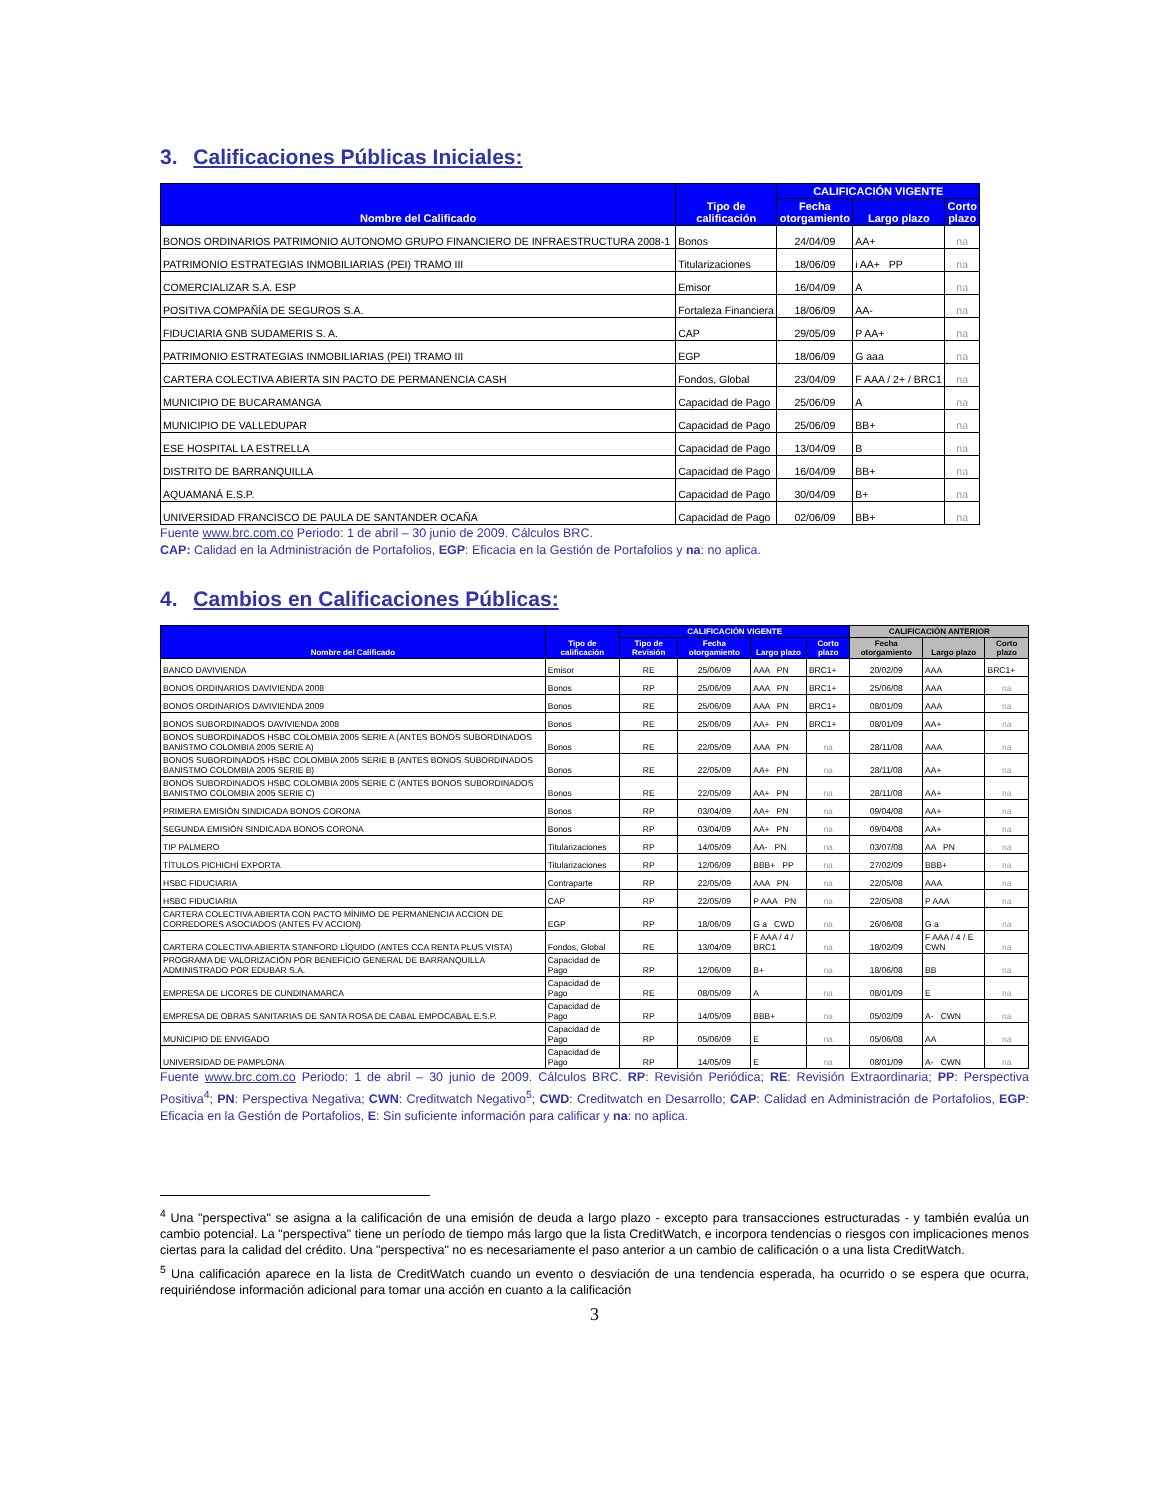3. Calificaciones Públicas Iniciales:
| Nombre del Calificado | Tipo de calificación | CALIFICACIÓN VIGENTE | | |
| --- | --- | --- | --- | --- |
| | | Fecha otorgamiento | Largo plazo | Corto plazo |
| BONOS ORDINARIOS PATRIMONIO AUTONOMO GRUPO FINANCIERO DE INFRAESTRUCTURA 2008-1 | Bonos | 24/04/09 | AA+ | na |
| PATRIMONIO ESTRATEGIAS INMOBILIARIAS (PEI) TRAMO III | Titularizaciones | 18/06/09 | i AA+ PP | na |
| COMERCIALIZAR S.A. ESP | Emisor | 16/04/09 | A | na |
| POSITIVA COMPAÑÍA DE SEGUROS S.A. | Fortaleza Financiera | 18/06/09 | AA- | na |
| FIDUCIARIA GNB SUDAMERIS S. A. | CAP | 29/05/09 | P AA+ | na |
| PATRIMONIO ESTRATEGIAS INMOBILIARIAS (PEI) TRAMO III | EGP | 18/06/09 | G aaa | na |
| CARTERA COLECTIVA ABIERTA SIN PACTO DE PERMANENCIA CASH | Fondos, Global | 23/04/09 | F AAA / 2+ / BRC1 | na |
| MUNICIPIO DE BUCARAMANGA | Capacidad de Pago | 25/06/09 | A | na |
| MUNICIPIO DE VALLEDUPAR | Capacidad de Pago | 25/06/09 | BB+ | na |
| ESE HOSPITAL LA ESTRELLA | Capacidad de Pago | 13/04/09 | B | na |
| DISTRITO DE BARRANQUILLA | Capacidad de Pago | 16/04/09 | BB+ | na |
| AQUAMANÁ E.S.P. | Capacidad de Pago | 30/04/09 | B+ | na |
| UNIVERSIDAD FRANCISCO DE PAULA DE SANTANDER OCAÑA | Capacidad de Pago | 02/06/09 | BB+ | na |
Fuente www.brc.com.co Periodo: 1 de abril – 30 junio de 2009. Cálculos BRC.
CAP: Calidad en la Administración de Portafolios, EGP: Eficacia en la Gestión de Portafolios y na: no aplica.
4. Cambios en Calificaciones Públicas:
| Nombre del Calificado | Tipo de calificación | CALIFICACIÓN VIGENTE | | | | CALIFICACIÓN ANTERIOR | | |
| --- | --- | --- | --- | --- | --- | --- | --- | --- |
| | | Tipo de Revisión | Fecha otorgamiento | Largo plazo | Corto plazo | Fecha otorgamiento | Largo plazo | Corto plazo |
| BANCO DAVIVIENDA | Emisor | RE | 25/06/09 | AAA PN | BRC1+ | 20/02/09 | AAA | BRC1+ |
| BONOS ORDINARIOS DAVIVIENDA 2008 | Bonos | RP | 25/06/09 | AAA PN | BRC1+ | 25/06/08 | AAA | na |
| BONOS ORDINARIOS DAVIVIENDA 2009 | Bonos | RE | 25/06/09 | AAA PN | BRC1+ | 08/01/09 | AAA | na |
| BONOS SUBORDINADOS DAVIVIENDA 2008 | Bonos | RE | 25/06/09 | AA+ PN | BRC1+ | 08/01/09 | AA+ | na |
| BONOS SUBORDINADOS HSBC COLOMBIA 2005 SERIE A (ANTES BONOS SUBORDINADOS BANISTMO COLOMBIA 2005 SERIE A) | Bonos | RE | 22/05/09 | AAA PN | na | 28/11/08 | AAA | na |
| BONOS SUBORDINADOS HSBC COLOMBIA 2005 SERIE B (ANTES BONOS SUBORDINADOS BANISTMO COLOMBIA 2005 SERIE B) | Bonos | RE | 22/05/09 | AA+ PN | na | 28/11/08 | AA+ | na |
| BONOS SUBORDINADOS HSBC COLOMBIA 2005 SERIE C (ANTES BONOS SUBORDINADOS BANISTMO COLOMBIA 2005 SERIE C) | Bonos | RE | 22/05/09 | AA+ PN | na | 28/11/08 | AA+ | na |
| PRIMERA EMISIÓN SINDICADA BONOS CORONA | Bonos | RP | 03/04/09 | AA+ PN | na | 09/04/08 | AA+ | na |
| SEGUNDA EMISIÓN SINDICADA BONOS CORONA | Bonos | RP | 03/04/09 | AA+ PN | na | 09/04/08 | AA+ | na |
| TIP PALMERO | Titularizaciones | RP | 14/05/09 | AA- PN | na | 03/07/08 | AA PN | na |
| TÍTULOS PICHICHÍ EXPORTA | Titularizaciones | RP | 12/06/09 | BBB+ PP | na | 27/02/09 | BBB+ | na |
| HSBC FIDUCIARIA | Contraparte | RP | 22/05/09 | AAA PN | na | 22/05/08 | AAA | na |
| HSBC FIDUCIARIA | CAP | RP | 22/05/09 | P AAA PN | na | 22/05/08 | P AAA | na |
| CARTERA COLECTIVA ABIERTA CON PACTO MÍNIMO DE PERMANENCIA ACCION DE CORREDORES ASOCIADOS (ANTES FV ACCION) | EGP | RP | 18/06/09 | G a CWD | na | 26/06/08 | G a | na |
| CARTERA COLECTIVA ABIERTA STANFORD LÍQUIDO (ANTES CCA RENTA PLUS VISTA) | Fondos, Global | RE | 13/04/09 | F AAA / 4 / BRC1 | na | 18/02/09 | F AAA / 4 / E CWN | na |
| PROGRAMA DE VALORIZACIÓN POR BENEFICIO GENERAL DE BARRANQUILLA ADMINISTRADO POR EDUBAR S.A. | Capacidad de Pago | RP | 12/06/09 | B+ | na | 18/06/08 | BB | na |
| EMPRESA DE LICORES DE CUNDINAMARCA | Capacidad de Pago | RE | 08/05/09 | A | na | 08/01/09 | E | na |
| EMPRESA DE OBRAS SANITARIAS DE SANTA ROSA DE CABAL EMPOCABAL E.S.P. | Capacidad de Pago | RP | 14/05/09 | BBB+ | na | 05/02/09 | A- CWN | na |
| MUNICIPIO DE ENVIGADO | Capacidad de Pago | RP | 05/06/09 | E | na | 05/06/08 | AA | na |
| UNIVERSIDAD DE PAMPLONA | Capacidad de Pago | RP | 14/05/09 | E | na | 08/01/09 | A- CWN | na |
Fuente www.brc.com.co Periodo: 1 de abril – 30 junio de 2009. Cálculos BRC. RP: Revisión Periódica; RE: Revisión Extraordinaria; PP: Perspectiva Positiva<sup>4</sup>; PN: Perspectiva Negativa; CWN: Creditwatch Negativo<sup>5</sup>; CWD: Creditwatch en Desarrollo; CAP: Calidad en Administración de Portafolios, EGP: Eficacia en la Gestión de Portafolios, E: Sin suficiente información para calificar y na: no aplica.
<sup>4</sup> Una "perspectiva" se asigna a la calificación de una emisión de deuda a largo plazo - excepto para transacciones estructuradas - y también evalúa un cambio potencial. La "perspectiva" tiene un período de tiempo más largo que la lista CreditWatch, e incorpora tendencias o riesgos con implicaciones menos ciertas para la calidad del crédito. Una "perspectiva" no es necesariamente el paso anterior a un cambio de calificación o a una lista CreditWatch.
<sup>5</sup> Una calificación aparece en la lista de CreditWatch cuando un evento o desviación de una tendencia esperada, ha ocurrido o se espera que ocurra, requiriéndose información adicional para tomar una acción en cuanto a la calificación
3